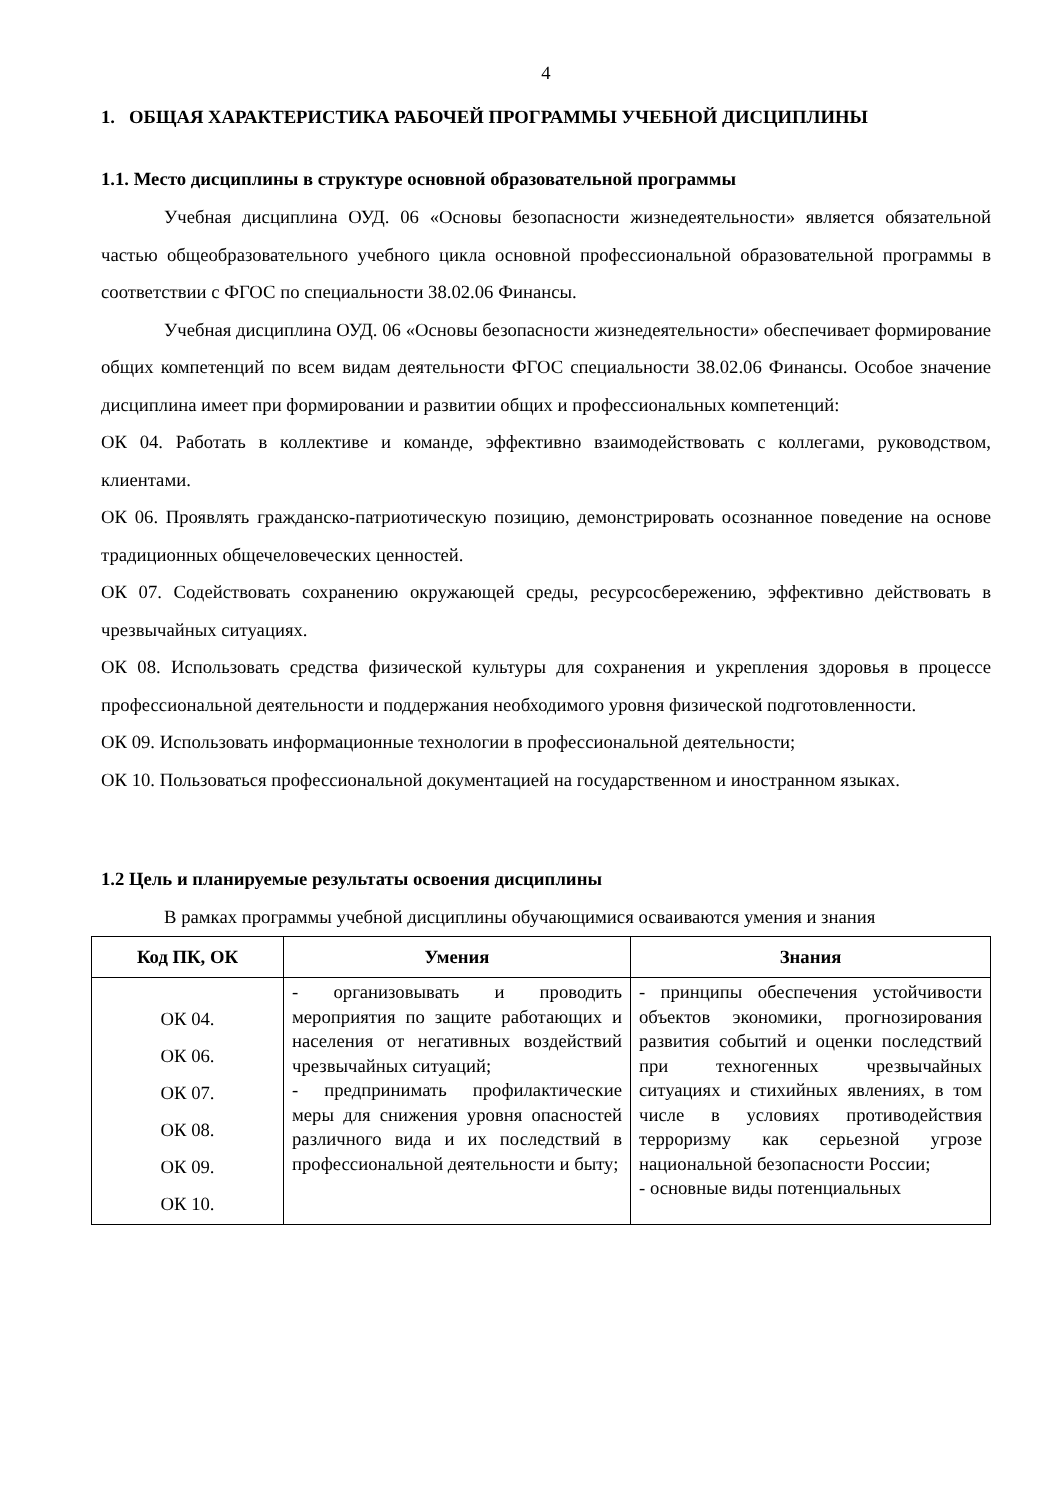4
1. ОБЩАЯ ХАРАКТЕРИСТИКА РАБОЧЕЙ ПРОГРАММЫ УЧЕБНОЙ ДИСЦИПЛИНЫ
1.1. Место дисциплины в структуре основной образовательной программы
Учебная дисциплина ОУД. 06 «Основы безопасности жизнедеятельности» является обязательной частью общеобразовательного учебного цикла основной профессиональной образовательной программы в соответствии с ФГОС по специальности 38.02.06 Финансы.
Учебная дисциплина ОУД. 06 «Основы безопасности жизнедеятельности» обеспечивает формирование общих компетенций по всем видам деятельности ФГОС специальности 38.02.06 Финансы. Особое значение дисциплина имеет при формировании и развитии общих и профессиональных компетенций:
ОК 04. Работать в коллективе и команде, эффективно взаимодействовать с коллегами, руководством, клиентами.
ОК 06. Проявлять гражданско-патриотическую позицию, демонстрировать осознанное поведение на основе традиционных общечеловеческих ценностей.
ОК 07. Содействовать сохранению окружающей среды, ресурсосбережению, эффективно действовать в чрезвычайных ситуациях.
ОК 08. Использовать средства физической культуры для сохранения и укрепления здоровья в процессе профессиональной деятельности и поддержания необходимого уровня физической подготовленности.
ОК 09. Использовать информационные технологии в профессиональной деятельности;
ОК 10. Пользоваться профессиональной документацией на государственном и иностранном языках.
1.2 Цель и планируемые результаты освоения дисциплины
В рамках программы учебной дисциплины обучающимися осваиваются умения и знания
| Код ПК, ОК | Умения | Знания |
| --- | --- | --- |
| ОК 04. ОК 06. ОК 07. ОК 08. ОК 09. ОК 10. | - организовывать и проводить мероприятия по защите работающих и населения от негативных воздействий чрезвычайных ситуаций; - предпринимать профилактические меры для снижения уровня опасностей различного вида и их последствий в профессиональной деятельности и быту; | - принципы обеспечения устойчивости объектов экономики, прогнозирования развития событий и оценки последствий при техногенных чрезвычайных ситуациях и стихийных явлениях, в том числе в условиях противодействия терроризму как серьезной угрозе национальной безопасности России; - основные виды потенциальных |